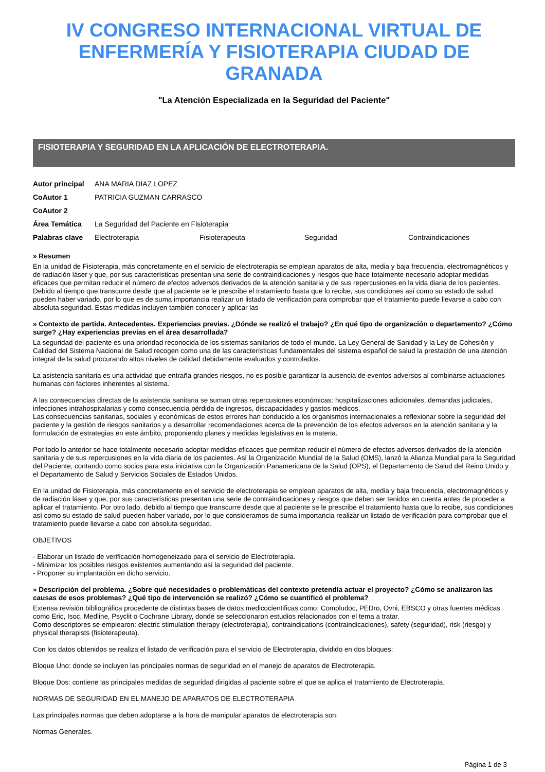IV CONGRESO INTERNACIONAL VIRTUAL DE ENFERMERÍA Y FISIOTERAPIA CIUDAD DE GRANADA
"La Atención Especializada en la Seguridad del Paciente"
FISIOTERAPIA Y SEGURIDAD EN LA APLICACIÓN DE ELECTROTERAPIA.
| Autor principal | ANA MARIA DIAZ LOPEZ | | | |
| CoAutor 1 | PATRICIA GUZMAN CARRASCO | | | |
| CoAutor 2 | | | | |
| Área Temática | La Seguridad del Paciente en Fisioterapia | | | |
| Palabras clave | Electroterapia | Fisioterapeuta | Seguridad | Contraindicaciones |
» Resumen
En la unidad de Fisioterapia, más concretamente en el servicio de electroterapia se emplean aparatos de alta, media y baja frecuencia, electromagnéticos y de radiación láser y que, por sus características presentan una serie de contraindicaciones y riesgos que hace totalmente necesario adoptar medidas eficaces que permitan reducir el número de efectos adversos derivados de la atención sanitaria y de sus repercusiones en la vida diaria de los pacientes. Debido al tiempo que transcurre desde que al paciente se le prescribe el tratamiento hasta que lo recibe, sus condiciones así como su estado de salud pueden haber variado, por lo que es de suma importancia realizar un listado de verificación para comprobar que el tratamiento puede llevarse a cabo con absoluta seguridad. Estas medidas incluyen también conocer y aplicar las
» Contexto de partida. Antecedentes. Experiencias previas. ¿Dónde se realizó el trabajo? ¿En qué tipo de organización o departamento? ¿Cómo surge? ¿Hay experiencias previas en el área desarrollada?
La seguridad del paciente es una prioridad reconocida de los sistemas sanitarios de todo el mundo. La Ley General de Sanidad y la Ley de Cohesión y Calidad del Sistema Nacional de Salud recogen como una de las características fundamentales del sistema español de salud la prestación de una atención integral de la salud procurando altos niveles de calidad debidamente evaluados y controlados.
La asistencia sanitaria es una actividad que entraña grandes riesgos, no es posible garantizar la ausencia de eventos adversos al combinarse actuaciones humanas con factores inherentes al sistema.
A las consecuencias directas de la asistencia sanitaria se suman otras repercusiones económicas: hospitalizaciones adicionales, demandas judiciales, infecciones intrahospitalarias y como consecuencia pérdida de ingresos, discapacidades y gastos médicos.
Las consecuencias sanitarias, sociales y económicas de estos errores han conducido a los organismos internacionales a reflexionar sobre la seguridad del paciente y la gestión de riesgos sanitarios y a desarrollar recomendaciones acerca de la prevención de los efectos adversos en la atención sanitaria y la formulación de estrategias en este ámbito, proponiendo planes y medidas legislativas en la materia.
Por todo lo anterior se hace totalmente necesario adoptar medidas eficaces que permitan reducir el número de efectos adversos derivados de la atención sanitaria y de sus repercusiones en la vida diaria de los pacientes. Así la Organización Mundial de la Salud (OMS), lanzó la Alianza Mundial para la Seguridad del Paciente, contando como socios para esta iniciativa con la Organización Panamericana de la Salud (OPS), el Departamento de Salud del Reino Unido y el Departamento de Salud y Servicios Sociales de Estados Unidos.
En la unidad de Fisioterapia, más concretamente en el servicio de electroterapia se emplean aparatos de alta, media y baja frecuencia, electromagnéticos y de radiación láser y que, por sus características presentan una serie de contraindicaciones y riesgos que deben ser tenidos en cuenta antes de proceder a aplicar el tratamiento. Por otro lado, debido al tiempo que transcurre desde que al paciente se le prescribe el tratamiento hasta que lo recibe, sus condiciones así como su estado de salud pueden haber variado, por lo que consideramos de suma importancia realizar un listado de verificación para comprobar que el tratamiento puede llevarse a cabo con absoluta seguridad.
OBJETIVOS
- Elaborar un listado de verificación homogeneizado para el servicio de Electroterapia.
- Minimizar los posibles riesgos existentes aumentando así la seguridad del paciente.
- Proponer su implantación en dicho servicio.
» Descripción del problema. ¿Sobre qué necesidades o problemáticas del contexto pretendía actuar el proyecto? ¿Cómo se analizaron las causas de esos problemas? ¿Qué tipo de intervención se realizó? ¿Cómo se cuantificó el problema?
Extensa revisión bibliográfica procedente de distintas bases de datos medicocientificas como: Compludoc, PEDro, Ovni, EBSCO y otras fuentes médicas como Eric, Isoc, Medline, Psyclit o Cochrane Library, donde se seleccionaron estudios relacionados con el tema a tratar.
Como descriptores se emplearon: electric stimulation therapy (electroterapia), contraindications (contraindicaciones), safety (seguridad), risk (riesgo) y physical therapists (fisioterapeuta).
Con los datos obtenidos se realiza el listado de verificación para el servicio de Electroterapia, dividido en dos bloques:
Bloque Uno: donde se incluyen las principales normas de seguridad en el manejo de aparatos de Electroterapia.
Bloque Dos: contiene las principales medidas de seguridad dirigidas al paciente sobre el que se aplica el tratamiento de Electroterapia.
NORMAS DE SEGURIDAD EN EL MANEJO DE APARATOS DE ELECTROTERAPIA
Las principales normas que deben adoptarse a la hora de manipular aparatos de electroterapia son:
Normas Generales.
Página 1 de 3